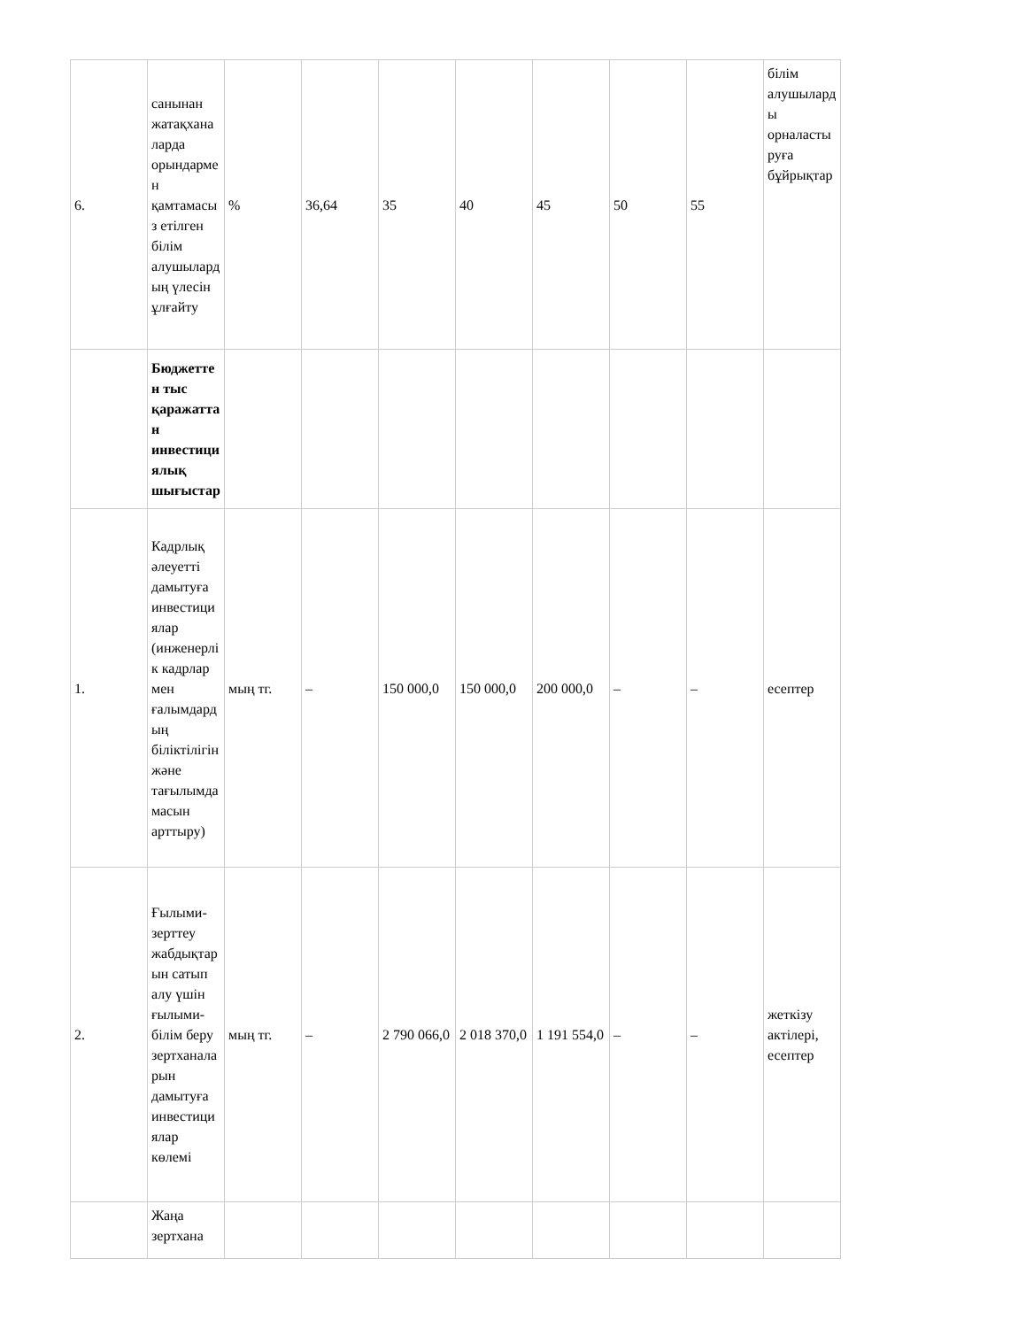| 6. | санынан жатақханаларда орындармен қамтамасыз етілген білім алушылардың үлесін ұлғайту | % | 36,64 | 35 | 40 | 45 | 50 | 55 | білім алушыларды орналастыруға бұйрықтар |
| | Бюджеттен тыс қаражаттан инвестициялық шығыстар | | | | | | | | |
| 1. | Кадрлық әлеуетті дамытуға инвестициялар (инженерлік кадрлар мен ғалымдардың біліктілігін және тағылымдамасын арттыру) | мың тг. | – | 150 000,0 | 150 000,0 | 200 000,0 | – | – | есептер |
| 2. | Ғылыми-зерттеу жабдықтарын сатып алу үшін ғылыми-білім беру зертханаларын дамытуға инвестициялар көлемі | мың тг. | – | 2 790 066,0 | 2 018 370,0 | 1 191 554,0 | – | – | жеткізу актілері, есептер |
| | Жаңа зертхана | | | | | | | | |